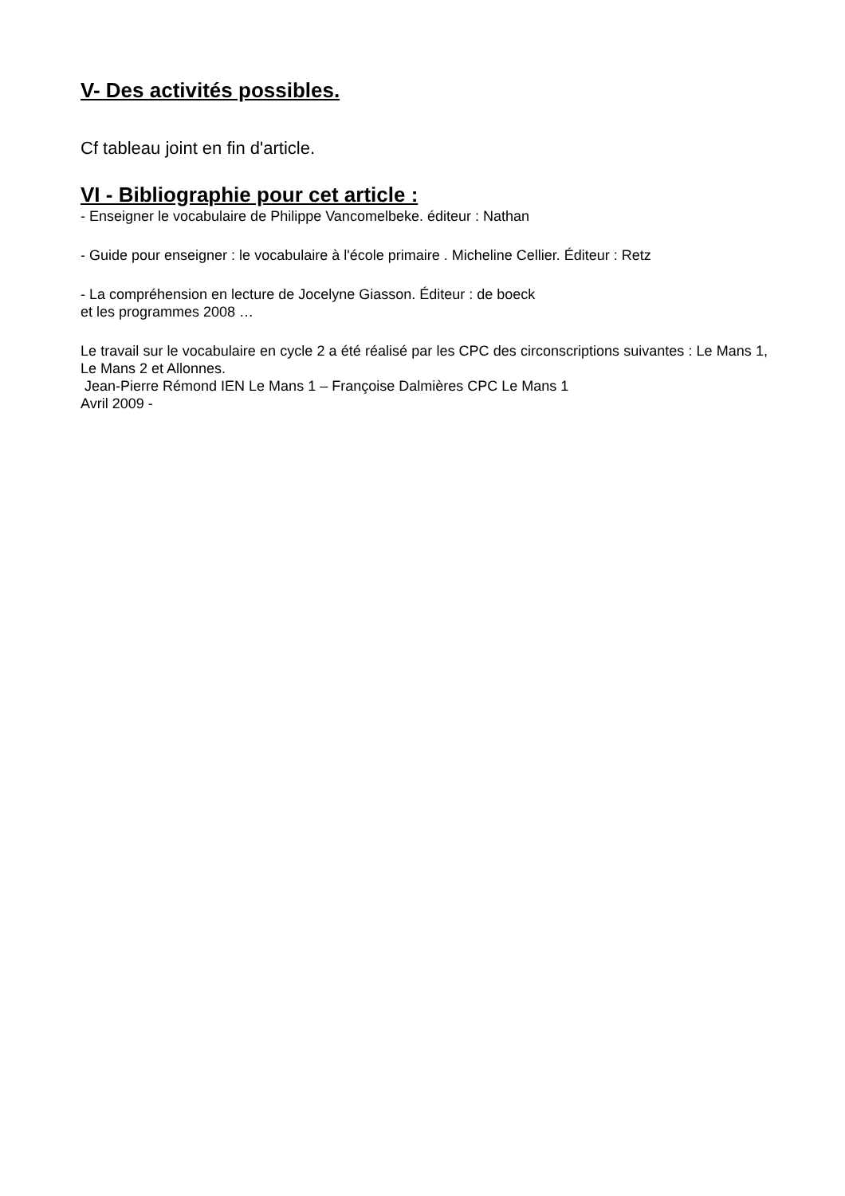V- Des activités possibles.
Cf tableau joint en fin d'article.
VI - Bibliographie pour cet article :
- Enseigner le vocabulaire de Philippe Vancomelbeke. éditeur : Nathan
- Guide pour enseigner : le vocabulaire à l'école primaire . Micheline Cellier. Éditeur : Retz
- La compréhension en lecture de Jocelyne Giasson. Éditeur : de boeck
et les programmes 2008 …
Le travail sur le vocabulaire en cycle 2 a été réalisé par les CPC des circonscriptions suivantes : Le Mans 1, Le Mans 2 et Allonnes.
Jean-Pierre Rémond IEN Le Mans 1 – Françoise Dalmières CPC Le Mans 1
Avril 2009 -